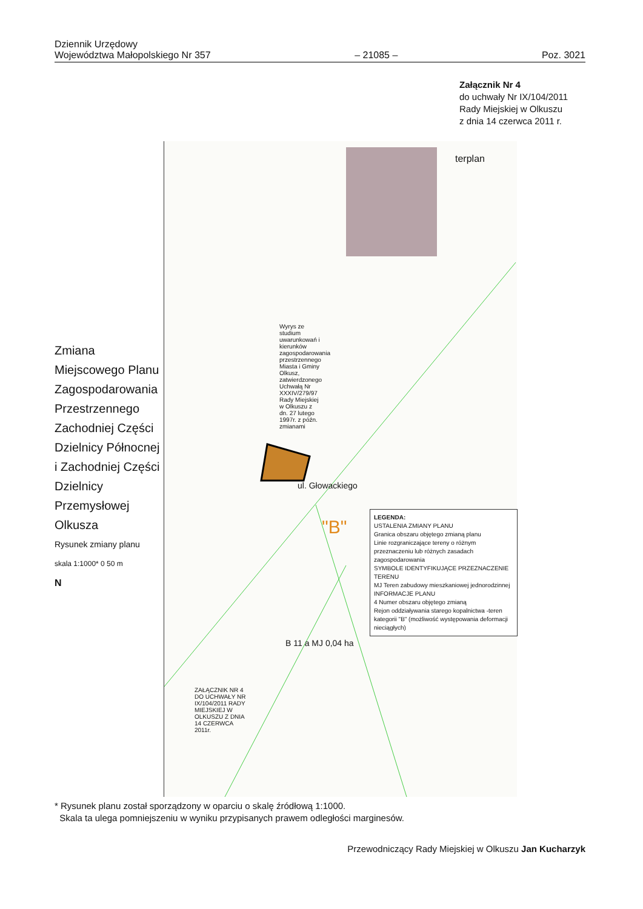Dziennik Urzędowy
Województwa Małopolskiego Nr 357 – 21085 – Poz. 3021
Załącznik Nr 4
do uchwały Nr IX/104/2011
Rady Miejskiej w Olkuszu
z dnia 14 czerwca 2011 r.
Zmiana Miejscowego Planu Zagospodarowania Przestrzennego
Zachodniej Części Dzielnicy Północnej
i Zachodniej Części Dzielnicy Przemysłowej Olkusza
Rysunek zmiany planu
skala 1:1000* 0 50 m
N
Wyrys ze studium uwarunkowań i kierunków zagospodarowania przestrzennego Miasta i Gminy Olkusz, zatwierdzonego Uchwałą Nr XXXIV/279/97 Rady Miejskiej w Olkuszu z dn. 27 lutego 1997r. z późn. zmianami
terplan
ul. Głowackiego
"B"
B 11 a MJ 0,04 ha
ZAŁĄCZNIK NR 4 DO UCHWAŁY NR IX/104/2011 RADY MIEJSKIEJ W OLKUSZU Z DNIA 14 CZERWCA 2011r.
LEGENDA:
USTALENIA ZMIANY PLANU
Granica obszaru objętego zmianą planu
Linie rozgraniczające tereny o różnym przeznaczeniu lub różnych zasadach zagospodarowania
SYMBOLE IDENTYFIKUJĄCE PRZEZNACZENIE TERENU
MJ Teren zabudowy mieszkaniowej jednorodzinnej
INFORMACJE PLANU
4 Numer obszaru objętego zmianą
Rejon oddziaływania starego kopalnictwa -teren kategorii "B" (możliwość występowania deformacji nieciągłych)
* Rysunek planu został sporządzony w oparciu o skalę źródłową 1:1000.
Skala ta ulega pomniejszeniu w wyniku przypisanych prawem odległości marginesów.
Przewodniczący Rady Miejskiej w Olkuszu Jan Kucharzyk